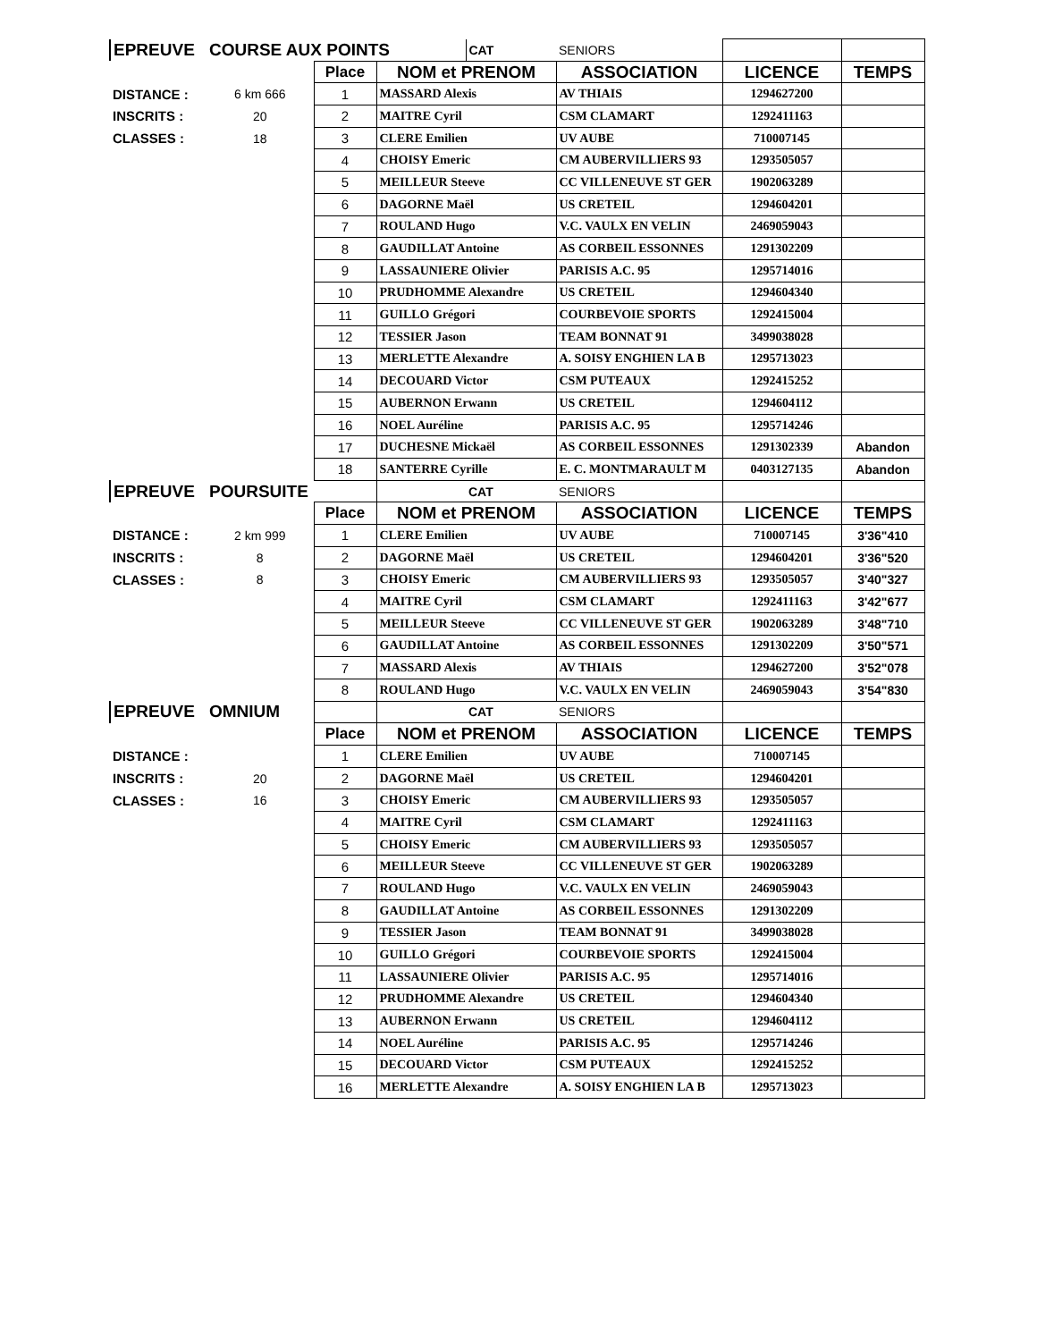| EPREUVE | COURSE AUX POINTS | | | CAT | SENIORS | | |
| | | Place | NOM et PRENOM | | ASSOCIATION | LICENCE | TEMPS |
| DISTANCE : | 6 km 666 | 1 | MASSARD Alexis | | AV THIAIS | 1294627200 | |
| INSCRITS : | 20 | 2 | MAITRE Cyril | | CSM CLAMART | 1292411163 | |
| CLASSES : | 18 | 3 | CLERE Emilien | | UV AUBE | 710007145 | |
| | | 4 | CHOISY Emeric | | CM AUBERVILLIERS 93 | 1293505057 | |
| | | 5 | MEILLEUR Steeve | | CC VILLENEUVE ST GER | 1902063289 | |
| | | 6 | DAGORNE Maël | | US CRETEIL | 1294604201 | |
| | | 7 | ROULAND Hugo | | V.C. VAULX EN VELIN | 2469059043 | |
| | | 8 | GAUDILLAT Antoine | | AS CORBEIL ESSONNES | 1291302209 | |
| | | 9 | LASSAUNIERE Olivier | | PARISIS A.C. 95 | 1295714016 | |
| | | 10 | PRUDHOMME Alexandre | | US CRETEIL | 1294604340 | |
| | | 11 | GUILLO Grégori | | COURBEVOIE SPORTS | 1292415004 | |
| | | 12 | TESSIER Jason | | TEAM BONNAT 91 | 3499038028 | |
| | | 13 | MERLETTE Alexandre | | A. SOISY ENGHIEN LA B | 1295713023 | |
| | | 14 | DECOUARD Victor | | CSM PUTEAUX | 1292415252 | |
| | | 15 | AUBERNON Erwann | | US CRETEIL | 1294604112 | |
| | | 16 | NOEL Auréline | | PARISIS A.C. 95 | 1295714246 | |
| | | 17 | DUCHESNE Mickaël | | AS CORBEIL ESSONNES | 1291302339 | Abandon |
| | | 18 | SANTERRE Cyrille | | E. C. MONTMARAULT M | 0403127135 | Abandon |
| EPREUVE | POURSUITE | | | CAT | SENIORS | | |
| | | Place | NOM et PRENOM | | ASSOCIATION | LICENCE | TEMPS |
| DISTANCE : | 2 km 999 | 1 | CLERE Emilien | | UV AUBE | 710007145 | 3'36"410 |
| INSCRITS : | 8 | 2 | DAGORNE Maël | | US CRETEIL | 1294604201 | 3'36"520 |
| CLASSES : | 8 | 3 | CHOISY Emeric | | CM AUBERVILLIERS 93 | 1293505057 | 3'40"327 |
| | | 4 | MAITRE Cyril | | CSM CLAMART | 1292411163 | 3'42"677 |
| | | 5 | MEILLEUR Steeve | | CC VILLENEUVE ST GER | 1902063289 | 3'48"710 |
| | | 6 | GAUDILLAT Antoine | | AS CORBEIL ESSONNES | 1291302209 | 3'50"571 |
| | | 7 | MASSARD Alexis | | AV THIAIS | 1294627200 | 3'52"078 |
| | | 8 | ROULAND Hugo | | V.C. VAULX EN VELIN | 2469059043 | 3'54"830 |
| EPREUVE | OMNIUM | | | CAT | SENIORS | | |
| | | Place | NOM et PRENOM | | ASSOCIATION | LICENCE | TEMPS |
| DISTANCE : | | 1 | CLERE Emilien | | UV AUBE | 710007145 | |
| INSCRITS : | 20 | 2 | DAGORNE Maël | | US CRETEIL | 1294604201 | |
| CLASSES : | 16 | 3 | CHOISY Emeric | | CM AUBERVILLIERS 93 | 1293505057 | |
| | | 4 | MAITRE Cyril | | CSM CLAMART | 1292411163 | |
| | | 5 | CHOISY Emeric | | CM AUBERVILLIERS 93 | 1293505057 | |
| | | 6 | MEILLEUR Steeve | | CC VILLENEUVE ST GER | 1902063289 | |
| | | 7 | ROULAND Hugo | | V.C. VAULX EN VELIN | 2469059043 | |
| | | 8 | GAUDILLAT Antoine | | AS CORBEIL ESSONNES | 1291302209 | |
| | | 9 | TESSIER Jason | | TEAM BONNAT 91 | 3499038028 | |
| | | 10 | GUILLO Grégori | | COURBEVOIE SPORTS | 1292415004 | |
| | | 11 | LASSAUNIERE Olivier | | PARISIS A.C. 95 | 1295714016 | |
| | | 12 | PRUDHOMME Alexandre | | US CRETEIL | 1294604340 | |
| | | 13 | AUBERNON Erwann | | US CRETEIL | 1294604112 | |
| | | 14 | NOEL Auréline | | PARISIS A.C. 95 | 1295714246 | |
| | | 15 | DECOUARD Victor | | CSM PUTEAUX | 1292415252 | |
| | | 16 | MERLETTE Alexandre | | A. SOISY ENGHIEN LA B | 1295713023 | |